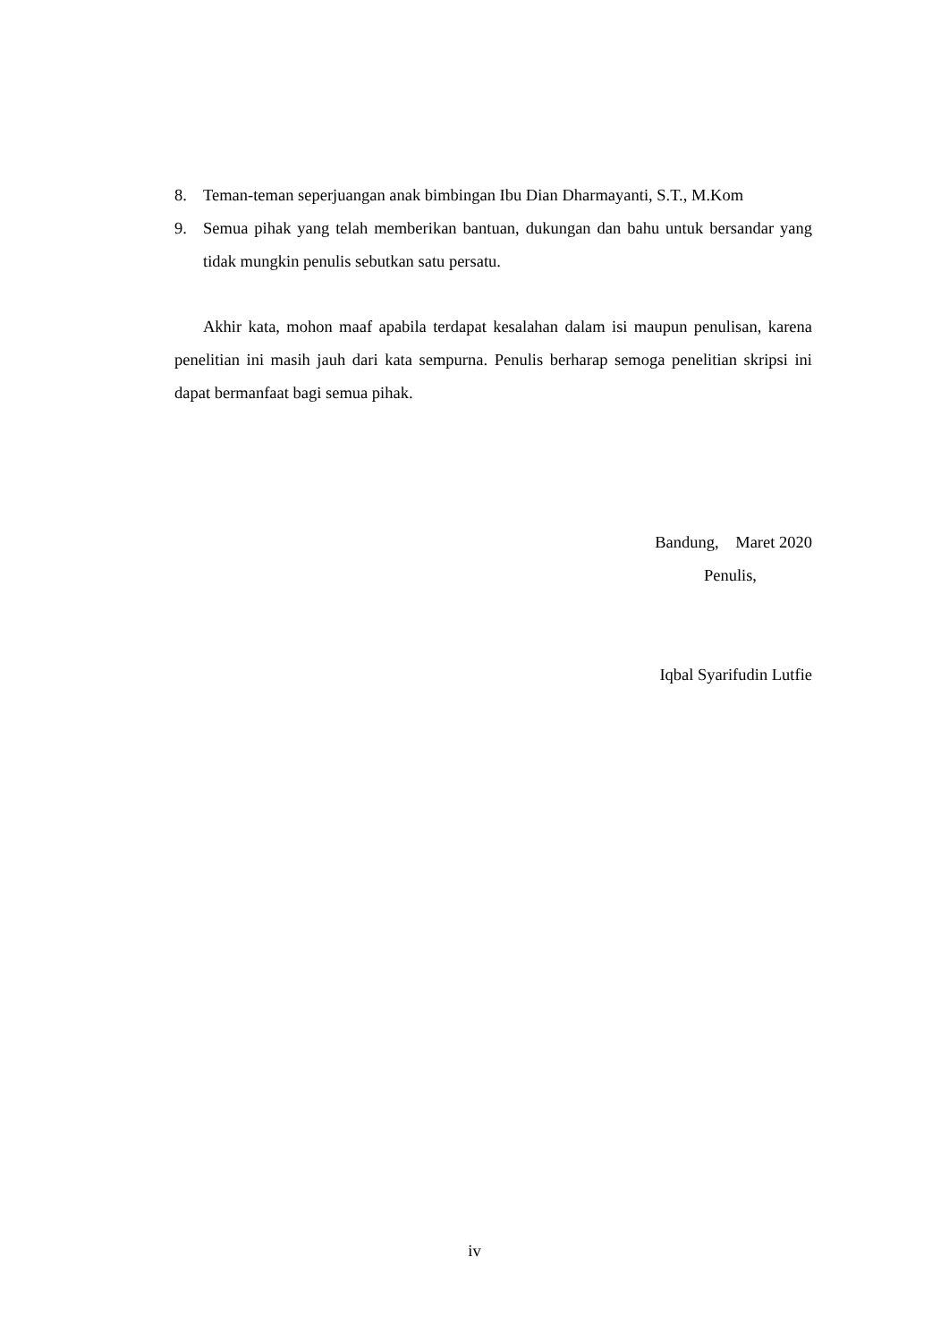8. Teman-teman seperjuangan anak bimbingan Ibu Dian Dharmayanti, S.T., M.Kom
9. Semua pihak yang telah memberikan bantuan, dukungan dan bahu untuk bersandar yang tidak mungkin penulis sebutkan satu persatu.
Akhir kata, mohon maaf apabila terdapat kesalahan dalam isi maupun penulisan, karena penelitian ini masih jauh dari kata sempurna. Penulis berharap semoga penelitian skripsi ini dapat bermanfaat bagi semua pihak.
Bandung, Maret 2020
Penulis,
Iqbal Syarifudin Lutfie
iv